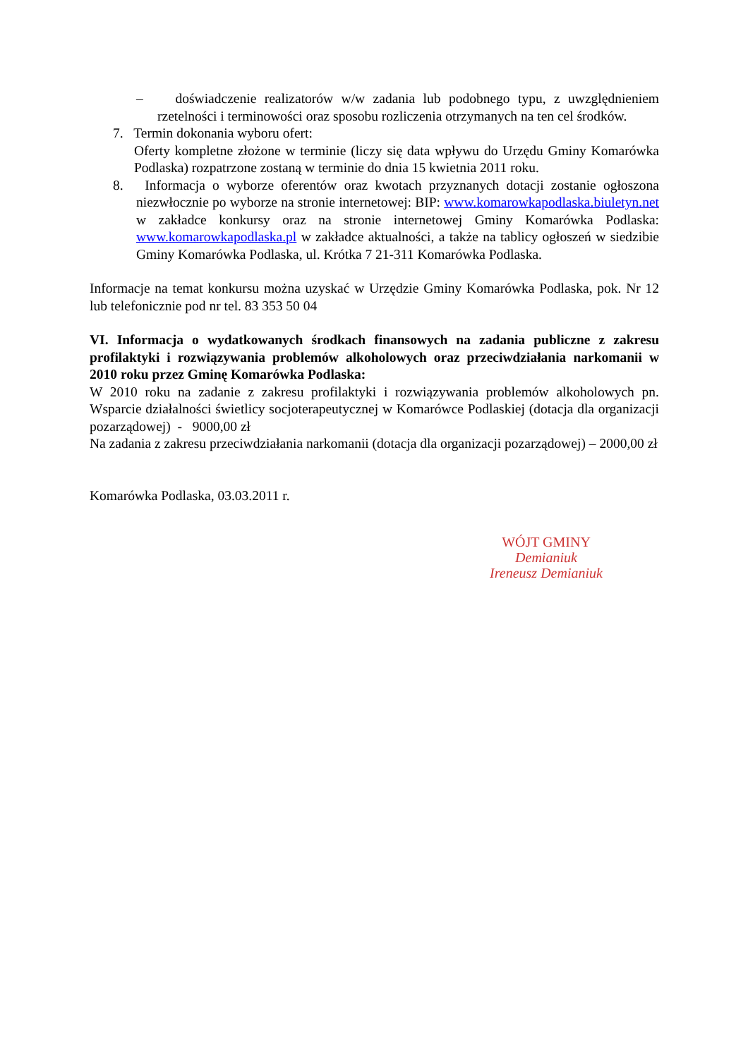– doświadczenie realizatorów w/w zadania lub podobnego typu, z uwzględnieniem rzetelności i terminowości oraz sposobu rozliczenia otrzymanych na ten cel środków.
7. Termin dokonania wyboru ofert:
Oferty kompletne złożone w terminie (liczy się data wpływu do Urzędu Gminy Komarówka Podlaska) rozpatrzone zostaną w terminie do dnia 15 kwietnia 2011 roku.
8. Informacja o wyborze oferentów oraz kwotach przyznanych dotacji zostanie ogłoszona niezwłocznie po wyborze na stronie internetowej: BIP: www.komarowkapodlaska.biuletyn.net w zakładce konkursy oraz na stronie internetowej Gminy Komarówka Podlaska: www.komarowkapodlaska.pl w zakładce aktualności, a także na tablicy ogłoszeń w siedzibie Gminy Komarówka Podlaska, ul. Krótka 7 21-311 Komarówka Podlaska.
Informacje na temat konkursu można uzyskać w Urzędzie Gminy Komarówka Podlaska, pok. Nr 12 lub telefonicznie pod nr tel. 83 353 50 04
VI. Informacja o wydatkowanych środkach finansowych na zadania publiczne z zakresu profilaktyki i rozwiązywania problemów alkoholowych oraz przeciwdziałania narkomanii w 2010 roku przez Gminę Komarówka Podlaska:
W 2010 roku na zadanie z zakresu profilaktyki i rozwiązywania problemów alkoholowych pn. Wsparcie działalności świetlicy socjoterapeutycznej w Komarówce Podlaskiej (dotacja dla organizacji pozarządowej) - 9000,00 zł
Na zadania z zakresu przeciwdziałania narkomanii (dotacja dla organizacji pozarządowej) – 2000,00 zł
Komarówka Podlaska, 03.03.2011 r.
WÓJT GMINY
Demianiuk
Ireneusz Demianiuk